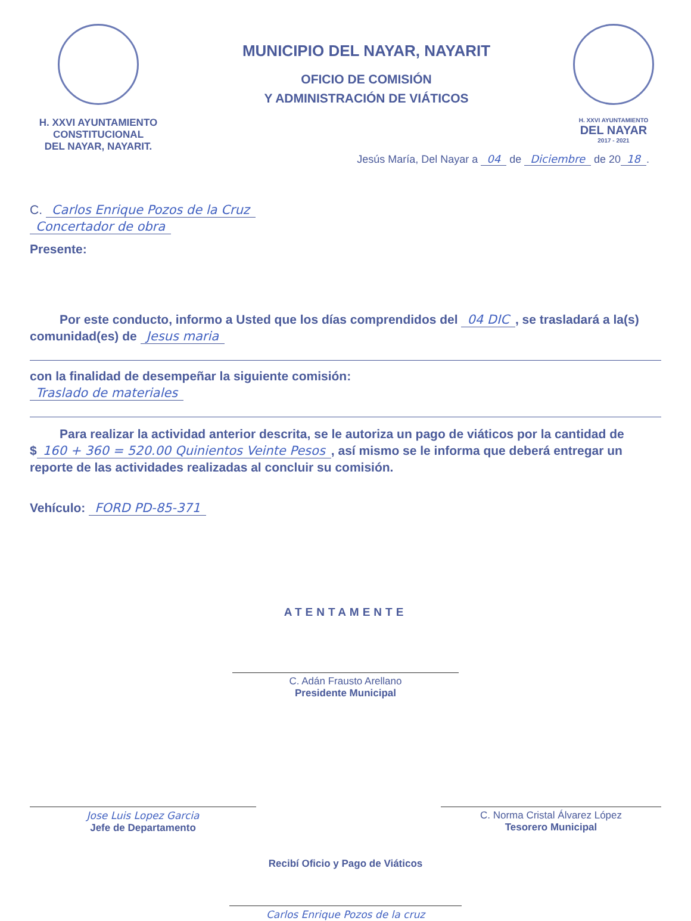H. XXVI AYUNTAMIENTO
CONSTITUCIONAL
DEL NAYAR, NAYARIT.
MUNICIPIO DEL NAYAR, NAYARIT
OFICIO DE COMISIÓN
Y ADMINISTRACIÓN DE VIÁTICOS
H. XXVI AYUNTAMIENTO
DEL NAYAR
2017 - 2021
Jesús María, Del Nayar a 04 de Diciembre de 20 18.
C. Carlos Enrique Pozos de la Cruz
Concertador de obra
Presente:
Por este conducto, informo a Usted que los días comprendidos del 04 DIC, se trasladará a la(s) comunidad(es) de Jesus maria
con la finalidad de desempeñar la siguiente comisión:
Traslado de materiales
Para realizar la actividad anterior descrita, se le autoriza un pago de viáticos por la cantidad de $ 160 + 360 = 520.00 Quinientos Veinte Pesos, así mismo se le informa que deberá entregar un reporte de las actividades realizadas al concluir su comisión.
Vehículo: FORD PD-85-371
ATENTAMENTE
C. Adán Frausto Arellano
Presidente Municipal
Jose Luis Lopez Garcia
Jefe de Departamento
C. Norma Cristal Álvarez López
Tesorero Municipal
Recibí Oficio y Pago de Viáticos
Carlos Enrique Pozos de la cruz